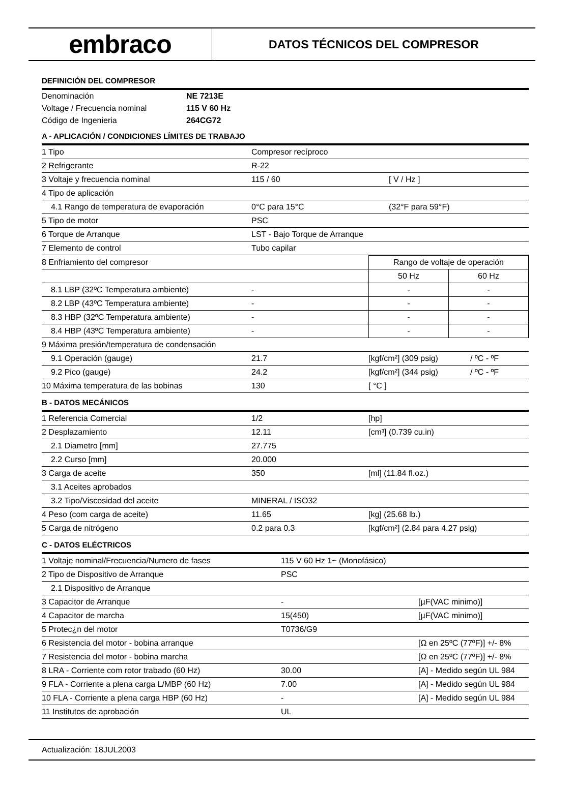embraco
DATOS TÉCNICOS DEL COMPRESOR
DEFINICIÓN DEL COMPRESOR
| Denominación | NE 7213E |
| Voltage / Frecuencia nominal | 115 V 60 Hz |
| Código de Ingenieria | 264CG72 |
A - APLICACIÓN / CONDICIONES LÍMITES DE TRABAJO
| 1 Tipo | Compresor recíproco | |
| 2 Refrigerante | R-22 | |
| 3 Voltaje y frecuencia nominal | 115 / 60 | [ V / Hz ] |
| 4 Tipo de aplicación | | |
| 4.1 Rango de temperatura de evaporación | 0°C para 15°C | (32°F para 59°F) |
| 5 Tipo de motor | PSC | |
| 6 Torque de Arranque | LST - Bajo Torque de Arranque | |
| 7 Elemento de control | Tubo capilar | |
| 8 Enfriamiento del compresor | | Rango de voltaje de operación | |
| | | 50 Hz | 60 Hz |
| 8.1 LBP (32ºC Temperatura ambiente) | - | - | - |
| 8.2 LBP (43ºC Temperatura ambiente) | - | - | - |
| 8.3 HBP (32ºC Temperatura ambiente) | - | - | - |
| 8.4 HBP (43ºC Temperatura ambiente) | - | - | - |
| 9 Máxima presión/temperatura de condensación | | | |
| 9.1 Operación (gauge) | 21.7 | [kgf/cm²] (309 psig) | / ºC - ºF |
| 9.2 Pico (gauge) | 24.2 | [kgf/cm²] (344 psig) | / ºC - ºF |
| 10 Máxima temperatura de las bobinas | 130 | [ °C ] | |
B - DATOS MECÁNICOS
| 1 Referencia Comercial | 1/2 | [hp] |
| 2 Desplazamiento | 12.11 | [cm³] (0.739 cu.in) |
| 2.1 Diametro [mm] | 27.775 | |
| 2.2 Curso [mm] | 20.000 | |
| 3 Carga de aceite | 350 | [ml] (11.84 fl.oz.) |
| 3.1 Aceites aprobados | | |
| 3.2 Tipo/Viscosidad del aceite | MINERAL / ISO32 | |
| 4 Peso (com carga de aceite) | 11.65 | [kg] (25.68 lb.) |
| 5 Carga de nitrógeno | 0.2 para 0.3 | [kgf/cm²] (2.84 para 4.27 psig) |
C - DATOS ELÉCTRICOS
| 1 Voltaje nominal/Frecuencia/Numero de fases | 115 V 60 Hz 1~ (Monofásico) | |
| 2 Tipo de Dispositivo de Arranque | PSC | |
| 2.1 Dispositivo de Arranque | | |
| 3 Capacitor de Arranque | - | [µF(VAC minimo)] |
| 4 Capacitor de marcha | 15(450) | [µF(VAC minimo)] |
| 5 Protec¿n del motor | T0736/G9 | |
| 6 Resistencia del motor - bobina arranque | | [Ω en 25ºC (77ºF)] +/- 8% |
| 7 Resistencia del motor - bobina marcha | | [Ω en 25ºC (77ºF)] +/- 8% |
| 8 LRA - Corriente com rotor trabado (60 Hz) | 30.00 | [A] - Medido según UL 984 |
| 9 FLA - Corriente a plena carga L/MBP (60 Hz) | 7.00 | [A] - Medido según UL 984 |
| 10 FLA - Corriente a plena carga HBP (60 Hz) | - | [A] - Medido según UL 984 |
| 11 Institutos de aprobación | UL | |
Actualización: 18JUL2003